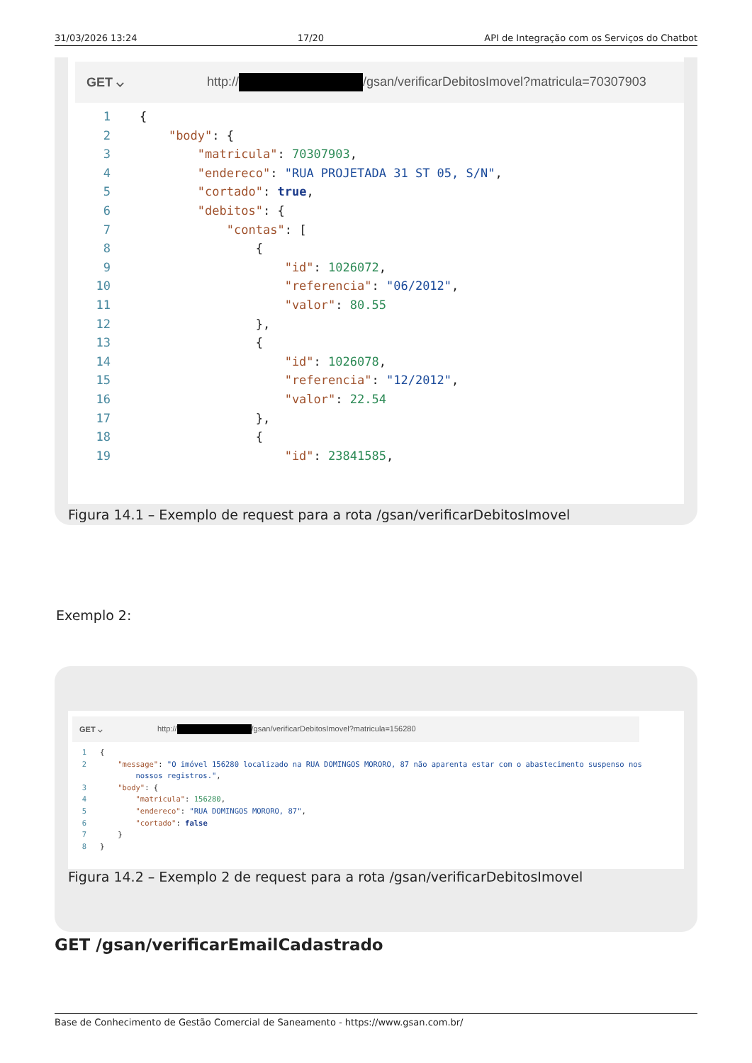31/03/2026 13:24 17/20 API de Integração com os Serviços do Chatbot
GET ⌵ http:// /gsan/verificarDebitosImovel?matricula=70307903
1 {
2 "body": {
3 "matricula": 70307903,
4 "endereco": "RUA PROJETADA 31 ST 05, S/N",
5 "cortado": true,
6 "debitos": {
7 "contas": [
8 {
9 "id": 1026072,
10 "referencia": "06/2012",
11 "valor": 80.55
12 },
13 {
14 "id": 1026078,
15 "referencia": "12/2012",
16 "valor": 22.54
17 },
18 {
19 "id": 23841585,
Figura 14.1 – Exemplo de request para a rota /gsan/verificarDebitosImovel
Exemplo 2:
GET ⌵ http:// /gsan/verificarDebitosImovel?matricula=156280
1 {
2 "message": "O imóvel 156280 localizado na RUA DOMINGOS MORORO, 87 não aparenta estar com o abastecimento suspenso nos
nossos registros.",
3 "body": {
4 "matricula": 156280,
5 "endereco": "RUA DOMINGOS MORORO, 87",
6 "cortado": false
7 }
8 }
Figura 14.2 – Exemplo 2 de request para a rota /gsan/verificarDebitosImovel
GET /gsan/verificarEmailCadastrado
Base de Conhecimento de Gestão Comercial de Saneamento - https://www.gsan.com.br/